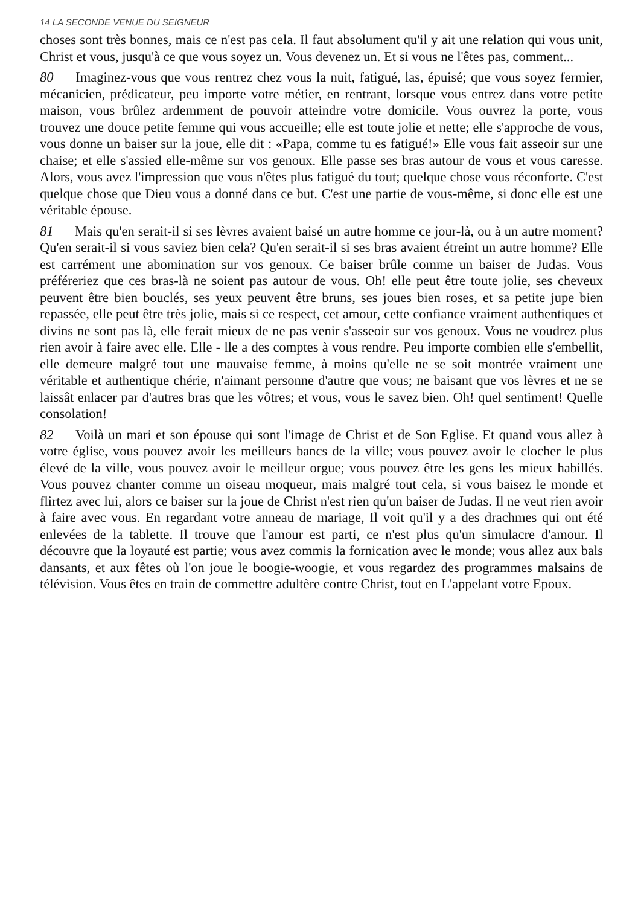14 LA SECONDE VENUE DU SEIGNEUR
choses sont très bonnes, mais ce n'est pas cela. Il faut absolument qu'il y ait une relation qui vous unit, Christ et vous, jusqu'à ce que vous soyez un. Vous devenez un. Et si vous ne l'êtes pas, comment...
80 Imaginez-vous que vous rentrez chez vous la nuit, fatigué, las, épuisé; que vous soyez fermier, mécanicien, prédicateur, peu importe votre métier, en rentrant, lorsque vous entrez dans votre petite maison, vous brûlez ardemment de pouvoir atteindre votre domicile. Vous ouvrez la porte, vous trouvez une douce petite femme qui vous accueille; elle est toute jolie et nette; elle s'approche de vous, vous donne un baiser sur la joue, elle dit : «Papa, comme tu es fatigué!» Elle vous fait asseoir sur une chaise; et elle s'assied elle-même sur vos genoux. Elle passe ses bras autour de vous et vous caresse. Alors, vous avez l'impression que vous n'êtes plus fatigué du tout; quelque chose vous réconforte. C'est quelque chose que Dieu vous a donné dans ce but. C'est une partie de vous-même, si donc elle est une véritable épouse.
81 Mais qu'en serait-il si ses lèvres avaient baisé un autre homme ce jour-là, ou à un autre moment? Qu'en serait-il si vous saviez bien cela? Qu'en serait-il si ses bras avaient étreint un autre homme? Elle est carrément une abomination sur vos genoux. Ce baiser brûle comme un baiser de Judas. Vous préféreriez que ces bras-là ne soient pas autour de vous. Oh! elle peut être toute jolie, ses cheveux peuvent être bien bouclés, ses yeux peuvent être bruns, ses joues bien roses, et sa petite jupe bien repassée, elle peut être très jolie, mais si ce respect, cet amour, cette confiance vraiment authentiques et divins ne sont pas là, elle ferait mieux de ne pas venir s'asseoir sur vos genoux. Vous ne voudrez plus rien avoir à faire avec elle. Elle - lle a des comptes à vous rendre. Peu importe combien elle s'embellit, elle demeure malgré tout une mauvaise femme, à moins qu'elle ne se soit montrée vraiment une véritable et authentique chérie, n'aimant personne d'autre que vous; ne baisant que vos lèvres et ne se laissât enlacer par d'autres bras que les vôtres; et vous, vous le savez bien. Oh! quel sentiment! Quelle consolation!
82 Voilà un mari et son épouse qui sont l'image de Christ et de Son Eglise. Et quand vous allez à votre église, vous pouvez avoir les meilleurs bancs de la ville; vous pouvez avoir le clocher le plus élevé de la ville, vous pouvez avoir le meilleur orgue; vous pouvez être les gens les mieux habillés. Vous pouvez chanter comme un oiseau moqueur, mais malgré tout cela, si vous baisez le monde et flirtez avec lui, alors ce baiser sur la joue de Christ n'est rien qu'un baiser de Judas. Il ne veut rien avoir à faire avec vous. En regardant votre anneau de mariage, Il voit qu'il y a des drachmes qui ont été enlevées de la tablette. Il trouve que l'amour est parti, ce n'est plus qu'un simulacre d'amour. Il découvre que la loyauté est partie; vous avez commis la fornication avec le monde; vous allez aux bals dansants, et aux fêtes où l'on joue le boogie-woogie, et vous regardez des programmes malsains de télévision. Vous êtes en train de commettre adultère contre Christ, tout en L'appelant votre Epoux.